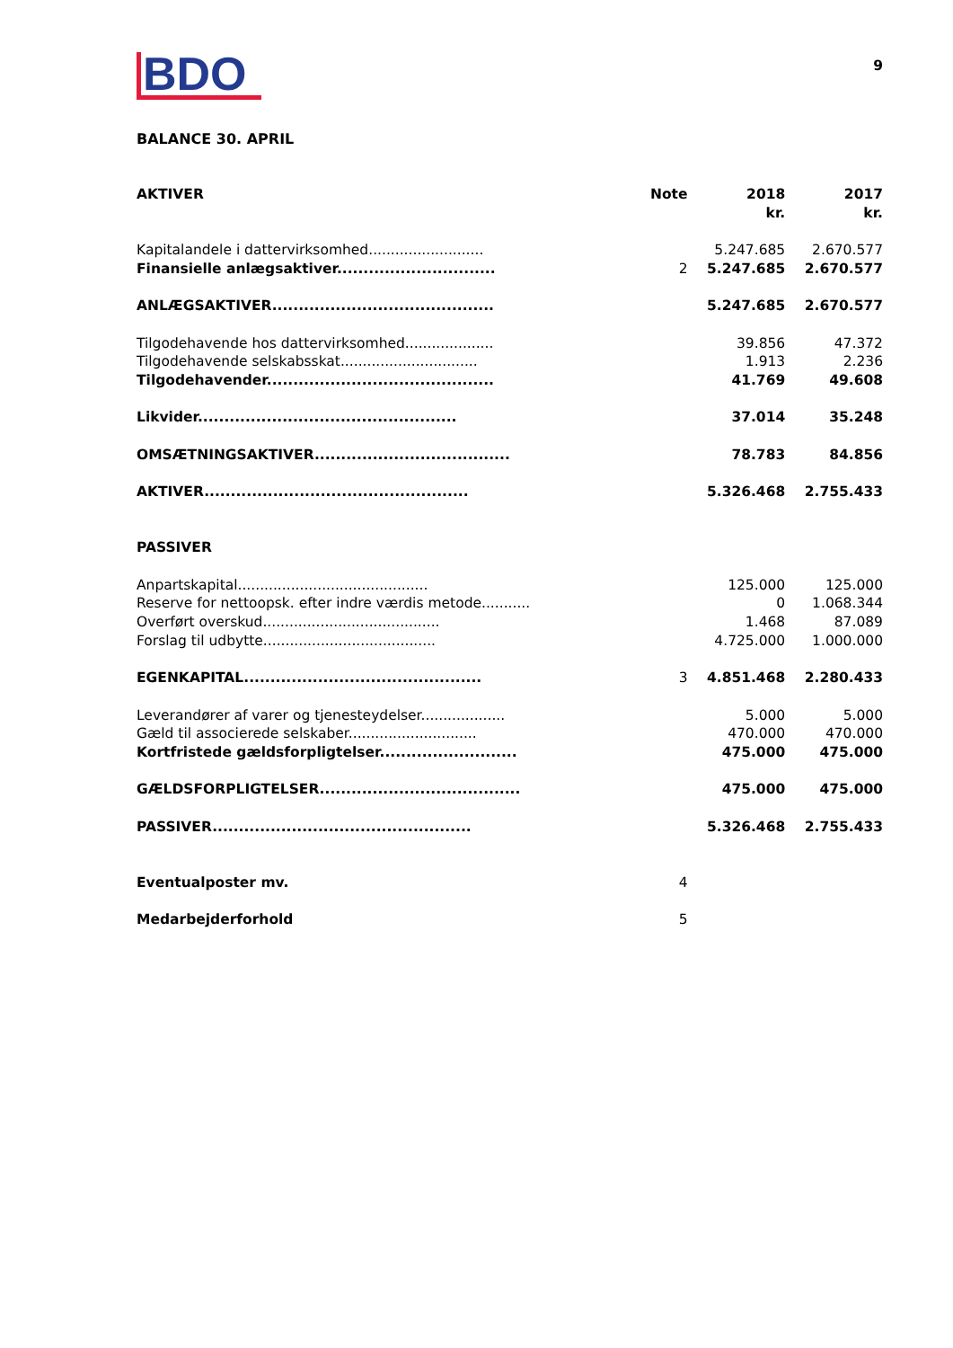BDO
9
BALANCE 30. APRIL
| AKTIVER | Note | 2018 kr. | 2017 kr. |
| --- | --- | --- | --- |
| Kapitalandele i dattervirksomhed.......................... | | 5.247.685 | 2.670.577 |
| Finansielle anlægsaktiver.............................. | 2 | 5.247.685 | 2.670.577 |
| ANLÆGSAKTIVER.......................................... | | 5.247.685 | 2.670.577 |
| Tilgodehavende hos dattervirksomhed.................... | | 39.856 | 47.372 |
| Tilgodehavende selskabsskat............................... | | 1.913 | 2.236 |
| Tilgodehavender........................................... | | 41.769 | 49.608 |
| Likvider................................................. | | 37.014 | 35.248 |
| OMSÆTNINGSAKTIVER..................................... | | 78.783 | 84.856 |
| AKTIVER.................................................. | | 5.326.468 | 2.755.433 |
| PASSIVER | | | |
| Anpartskapital........................................... | | 125.000 | 125.000 |
| Reserve for nettoopsk. efter indre værdis metode........... | | 0 | 1.068.344 |
| Overført overskud........................................ | | 1.468 | 87.089 |
| Forslag til udbytte....................................... | | 4.725.000 | 1.000.000 |
| EGENKAPITAL............................................. | 3 | 4.851.468 | 2.280.433 |
| Leverandører af varer og tjenesteydelser................... | | 5.000 | 5.000 |
| Gæld til associerede selskaber............................. | | 470.000 | 470.000 |
| Kortfristede gældsforpligtelser.......................... | | 475.000 | 475.000 |
| GÆLDSFORPLIGTELSER...................................... | | 475.000 | 475.000 |
| PASSIVER................................................. | | 5.326.468 | 2.755.433 |
| Eventualposter mv. | 4 | | |
| Medarbejderforhold | 5 | | |